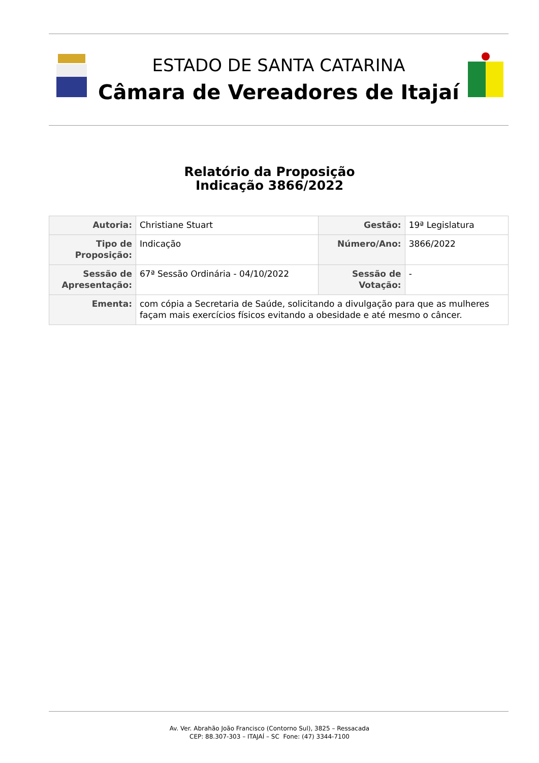ESTADO DE SANTA CATARINA
Câmara de Vereadores de Itajaí
Relatório da Proposição
Indicação 3866/2022
| Autoria: | Christiane Stuart | Gestão: | 19ª Legislatura |
| Tipo de Proposição: | Indicação | Número/Ano: | 3866/2022 |
| Sessão de Apresentação: | 67ª Sessão Ordinária - 04/10/2022 | Sessão de Votação: | - |
| Ementa: | com cópia a Secretaria de Saúde, solicitando a divulgação para que as mulheres façam mais exercícios físicos evitando a obesidade e até mesmo o câncer. | | |
Av. Ver. Abrahão João Francisco (Contorno Sul), 3825 – Ressacada
CEP: 88.307-303 – ITAJAÍ – SC Fone: (47) 3344-7100